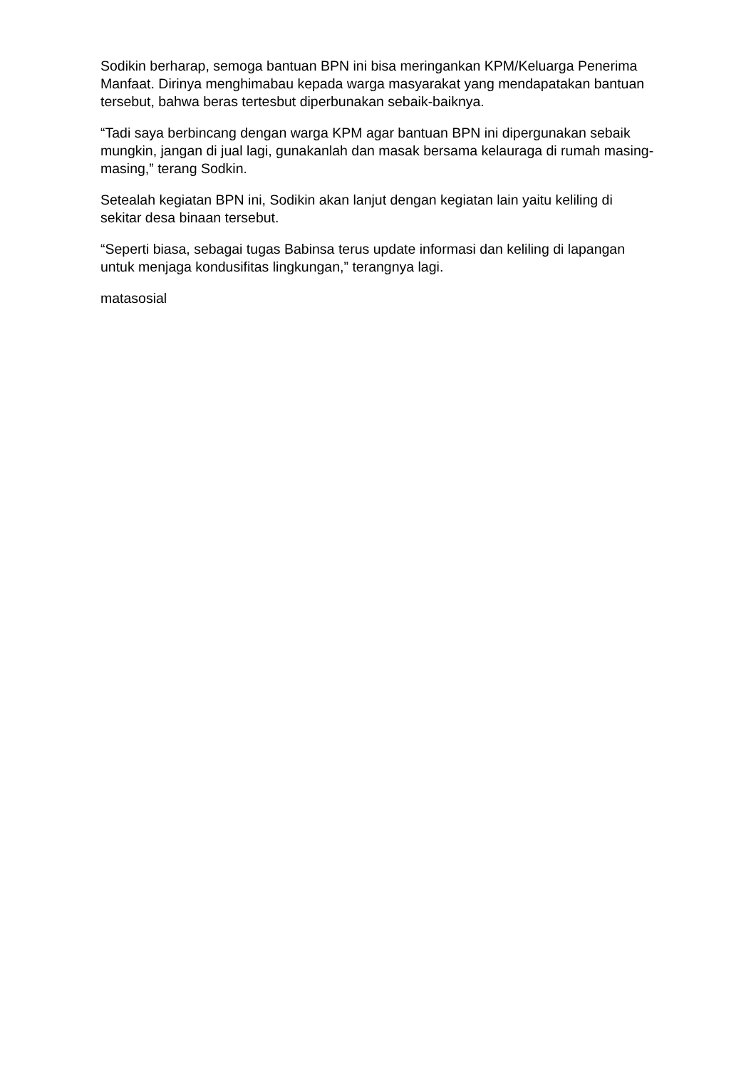Sodikin berharap, semoga bantuan BPN ini bisa meringankan KPM/Keluarga Penerima Manfaat. Dirinya menghimabau kepada warga masyarakat yang mendapatakan bantuan tersebut, bahwa beras tertesbut diperbunakan sebaik-baiknya.
“Tadi saya berbincang dengan warga KPM agar bantuan BPN ini dipergunakan sebaik mungkin, jangan di jual lagi, gunakanlah dan masak bersama kelauraga di rumah masing-masing,” terang Sodkin.
Setealah kegiatan BPN ini, Sodikin akan lanjut dengan kegiatan lain yaitu keliling di sekitar desa binaan tersebut.
“Seperti biasa, sebagai tugas Babinsa terus update informasi dan keliling di lapangan untuk menjaga kondusifitas lingkungan,” terangnya lagi.
matasosial